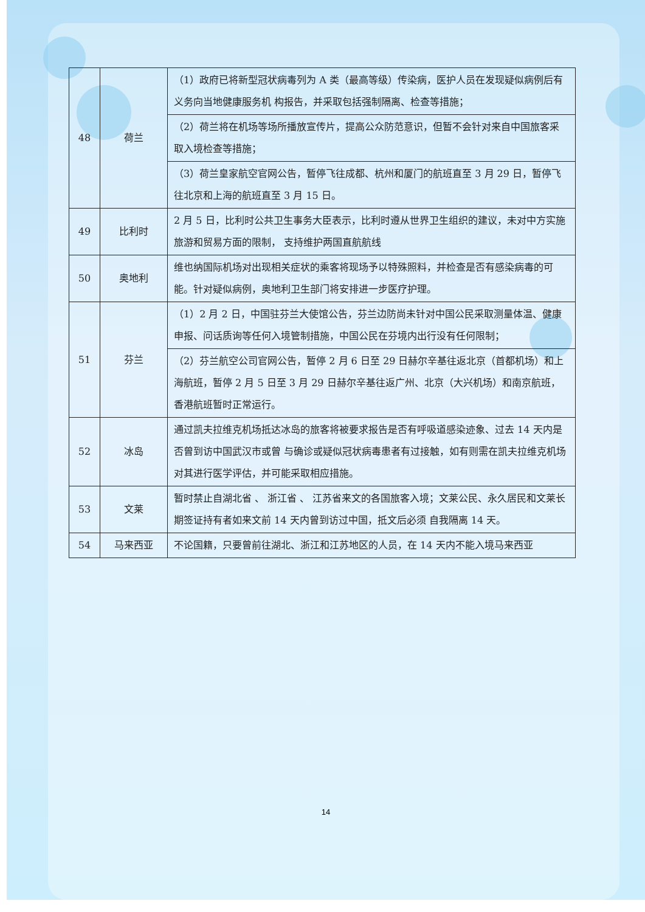| 48 | 荷兰 | （1）政府已将新型冠状病毒列为 A 类（最高等级）传染病，医护人员在发现疑似病例后有义务向当地健康服务机 构报告，并采取包括强制隔离、检查等措施； |
| | | （2）荷兰将在机场等场所播放宣传片，提高公众防范意识，但暂不会针对来自中国旅客采取入境检查等措施； |
| | | （3）荷兰皇家航空官网公告，暂停飞往成都、杭州和厦门的航班直至 3 月 29 日，暂停飞往北京和上海的航班直至 3 月 15 日。 |
| 49 | 比利时 | 2 月 5 日，比利时公共卫生事务大臣表示，比利时遵从世界卫生组织的建议，未对中方实施旅游和贸易方面的限制， 支持维护两国直航航线 |
| 50 | 奥地利 | 维也纳国际机场对出现相关症状的乘客将现场予以特殊照料，并检查是否有感染病毒的可能。针对疑似病例，奥地利卫生部门将安排进一步医疗护理。 |
| 51 | 芬兰 | （1）2 月 2 日，中国驻芬兰大使馆公告，芬兰边防尚未针对中国公民采取测量体温、健康申报、问话质询等任何入境管制措施，中国公民在芬境内出行没有任何限制； |
| | | （2）芬兰航空公司官网公告，暂停 2 月 6 日至 29 日赫尔辛基往返北京（首都机场）和上海航班，暂停 2 月 5 日至 3 月 29 日赫尔辛基往返广州、北京（大兴机场）和南京航班，香港航班暂时正常运行。 |
| 52 | 冰岛 | 通过凯夫拉维克机场抵达冰岛的旅客将被要求报告是否有呼吸道感染迹象、过去 14 天内是否曾到访中国武汉市或曾 与确诊或疑似冠状病毒患者有过接触，如有则需在凯夫拉维克机场对其进行医学评估，并可能采取相应措施。 |
| 53 | 文莱 | 暂时禁止自湖北省 、 浙江省 、 江苏省来文的各国旅客入境；文莱公民、永久居民和文莱长期签证持有者如来文前 14 天内曾到访过中国，抵文后必须 自我隔离 14 天。 |
| 54 | 马来西亚 | 不论国籍，只要曾前往湖北、浙江和江苏地区的人员，在 14 天内不能入境马来西亚 |
14